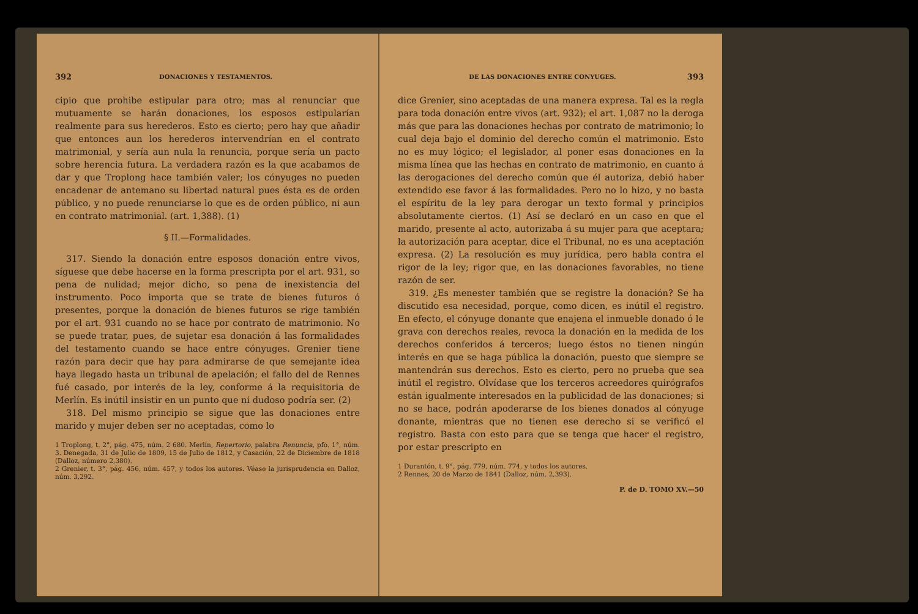392 DONACIONES Y TESTAMENTOS.
cipio que prohibe estipular para otro; mas al renunciar que mutuamente se harán donaciones, los esposos estipularían realmente para sus herederos. Esto es cierto; pero hay que añadir que entonces aun los herederos intervendrían en el contrato matrimonial, y sería aun nula la renuncia, porque sería un pacto sobre herencia futura. La verdadera razón es la que acabamos de dar y que Troplong hace también valer; los cónyuges no pueden encadenar de antemano su libertad natural pues ésta es de orden público, y no puede renunciarse lo que es de orden público, ni aun en contrato matrimonial. (art. 1,388). (1)
§ II.—Formalidades.
317. Siendo la donación entre esposos donación entre vivos, síguese que debe hacerse en la forma prescripta por el art. 931, so pena de nulidad; mejor dicho, so pena de inexistencia del instrumento. Poco importa que se trate de bienes futuros ó presentes, porque la donación de bienes futuros se rige también por el art. 931 cuando no se hace por contrato de matrimonio. No se puede tratar, pues, de sujetar esa donación á las formalidades del testamento cuando se hace entre cónyuges. Grenier tiene razón para decir que hay para admirarse de que semejante idea haya llegado hasta un tribunal de apelación; el fallo del de Rennes fué casado, por interés de la ley, conforme á la requisitoria de Merlín. Es inútil insistir en un punto que ni dudoso podría ser. (2)
318. Del mismo principio se sigue que las donaciones entre marido y mujer deben ser no aceptadas, como lo
1 Troplong, t. 2°, pág. 475, núm. 2 680. Merlín, Repertorio, palabra Renuncia, pfo. 1°, núm. 3. Denegada, 31 de Julio de 1809, 15 de Julio de 1812, y Casación, 22 de Diciembre de 1818 (Dalloz, número 2,380).
2 Grenier, t. 3°, pág. 456, núm. 457, y todos los autores. Véase la jurisprudencia en Dalloz, núm. 3,292.
DE LAS DONACIONES ENTRE CONYUGES. 393
dice Grenier, sino aceptadas de una manera expresa. Tal es la regla para toda donación entre vivos (art. 932); el art. 1,087 no la deroga más que para las donaciones hechas por contrato de matrimonio; lo cual deja bajo el dominio del derecho común el matrimonio. Esto no es muy lógico; el legislador, al poner esas donaciones en la misma línea que las hechas en contrato de matrimonio, en cuanto á las derogaciones del derecho común que él autoriza, debió haber extendido ese favor á las formalidades. Pero no lo hizo, y no basta el espíritu de la ley para derogar un texto formal y principios absolutamente ciertos. (1) Así se declaró en un caso en que el marido, presente al acto, autorizaba á su mujer para que aceptara; la autorización para aceptar, dice el Tribunal, no es una aceptación expresa. (2) La resolución es muy jurídica, pero habla contra el rigor de la ley; rigor que, en las donaciones favorables, no tiene razón de ser.
319. ¿Es menester también que se registre la donación? Se ha discutido esa necesidad, porque, como dicen, es inútil el registro. En efecto, el cónyuge donante que enajena el inmueble donado ó le grava con derechos reales, revoca la donación en la medida de los derechos conferidos á terceros; luego éstos no tienen ningún interés en que se haga pública la donación, puesto que siempre se mantendrán sus derechos. Esto es cierto, pero no prueba que sea inútil el registro. Olvídase que los terceros acreedores quirógrafos están igualmente interesados en la publicidad de las donaciones; si no se hace, podrán apoderarse de los bienes donados al cónyuge donante, mientras que no tienen ese derecho si se verificó el registro. Basta con esto para que se tenga que hacer el registro, por estar prescripto en
1 Durantón, t. 9°, pág. 779, núm. 774, y todos los autores.
2 Rennes, 20 de Marzo de 1841 (Dalloz, núm. 2,393).
P. de D. TOMO XV.—50